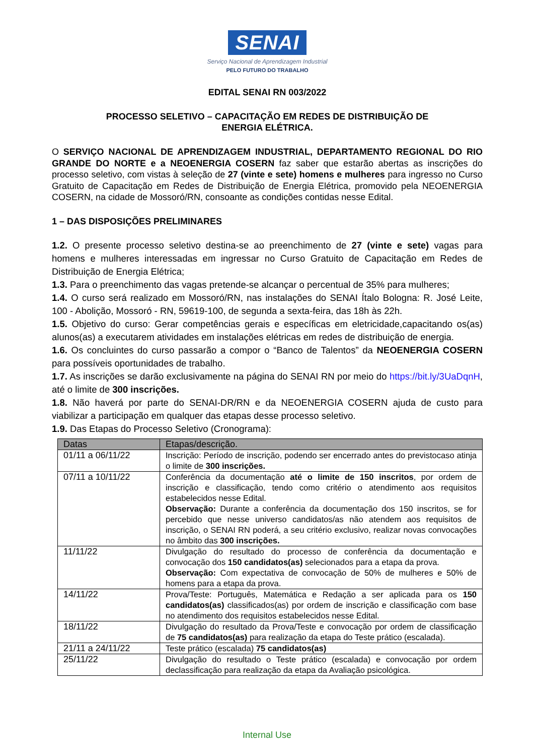SENAI
Serviço Nacional de Aprendizagem Industrial
PELO FUTURO DO TRABALHO
EDITAL SENAI RN 003/2022
PROCESSO SELETIVO – CAPACITAÇÃO EM REDES DE DISTRIBUIÇÃO DE
ENERGIA ELÉTRICA.
O SERVIÇO NACIONAL DE APRENDIZAGEM INDUSTRIAL, DEPARTAMENTO REGIONAL DO RIO GRANDE DO NORTE e a NEOENERGIA COSERN faz saber que estarão abertas as inscrições do processo seletivo, com vistas à seleção de 27 (vinte e sete) homens e mulheres para ingresso no Curso Gratuito de Capacitação em Redes de Distribuição de Energia Elétrica, promovido pela NEOENERGIA COSERN, na cidade de Mossoró/RN, consoante as condições contidas nesse Edital.
1 – DAS DISPOSIÇÕES PRELIMINARES
1.2. O presente processo seletivo destina-se ao preenchimento de 27 (vinte e sete) vagas para homens e mulheres interessadas em ingressar no Curso Gratuito de Capacitação em Redes de Distribuição de Energia Elétrica;
1.3. Para o preenchimento das vagas pretende-se alcançar o percentual de 35% para mulheres;
1.4. O curso será realizado em Mossoró/RN, nas instalações do SENAI Ítalo Bologna: R. José Leite, 100 - Abolição, Mossoró - RN, 59619-100, de segunda a sexta-feira, das 18h às 22h.
1.5. Objetivo do curso: Gerar competências gerais e específicas em eletricidade,capacitando os(as) alunos(as) a executarem atividades em instalações elétricas em redes de distribuição de energia.
1.6. Os concluintes do curso passarão a compor o “Banco de Talentos” da NEOENERGIA COSERN para possíveis oportunidades de trabalho.
1.7. As inscrições se darão exclusivamente na página do SENAI RN por meio do https://bit.ly/3UaDqnH, até o limite de 300 inscrições.
1.8. Não haverá por parte do SENAI-DR/RN e da NEOENERGIA COSERN ajuda de custo para viabilizar a participação em qualquer das etapas desse processo seletivo.
1.9. Das Etapas do Processo Seletivo (Cronograma):
| Datas | Etapas/descrição. |
| --- | --- |
| 01/11 a 06/11/22 | Inscrição: Período de inscrição, podendo ser encerrado antes do previstocaso atinja o limite de 300 inscrições. |
| 07/11 a 10/11/22 | Conferência da documentação até o limite de 150 inscritos , por ordem de inscrição e classificação, tendo como critério o atendimento aos requisitos estabelecidos nesse Edital. Observação: Durante a conferência da documentação dos 150 inscritos, se for percebido que nesse universo candidatos/as não atendem aos requisitos de inscrição, o SENAI RN poderá, a seu critério exclusivo, realizar novas convocações no âmbito das 300 inscrições. |
| 11/11/22 | Divulgação do resultado do processo de conferência da documentação e convocação dos 150 candidatos(as) selecionados para a etapa da prova. Observação: Com expectativa de convocação de 50% de mulheres e 50% de homens para a etapa da prova. |
| 14/11/22 | Prova/Teste: Português, Matemática e Redação a ser aplicada para os 150 candidatos(as) classificados(as) por ordem de inscrição e classificação com base no atendimento dos requisitos estabelecidos nesse Edital. |
| 18/11/22 | Divulgação do resultado da Prova/Teste e convocação por ordem de classificação de 75 candidatos(as) para realização da etapa do Teste prático (escalada). |
| 21/11 a 24/11/22 | Teste prático (escalada) 75 candidatos(as) |
| 25/11/22 | Divulgação do resultado o Teste prático (escalada) e convocação por ordem declassificação para realização da etapa da Avaliação psicológica. |
Internal Use